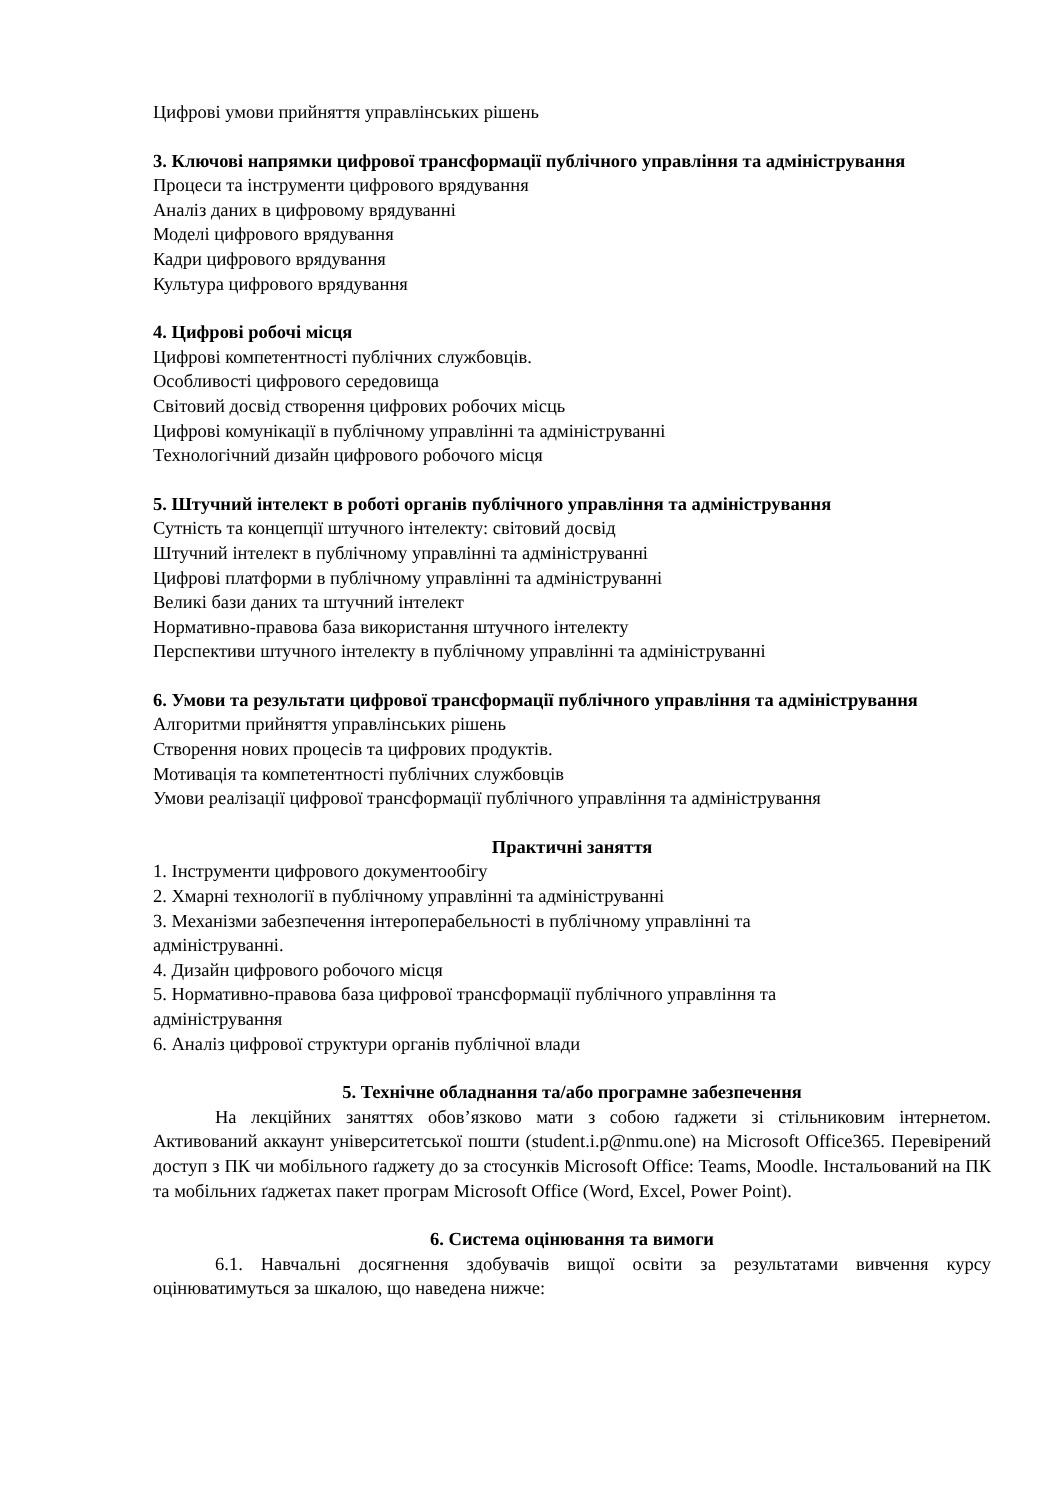Цифрові умови прийняття управлінських рішень
3. Ключові напрямки цифрової трансформації публічного управління та адміністрування
Процеси та інструменти цифрового врядування
Аналіз даних в цифровому врядуванні
Моделі цифрового врядування
Кадри цифрового врядування
Культура цифрового врядування
4. Цифрові робочі місця
Цифрові компетентності публічних службовців.
Особливості цифрового середовища
Світовий досвід створення цифрових робочих місць
Цифрові комунікації в публічному управлінні та адмініструванні
Технологічний дизайн цифрового робочого місця
5. Штучний інтелект в роботі органів публічного управління та адміністрування
Сутність та концепції штучного інтелекту: світовий досвід
Штучний інтелект в публічному управлінні та адмініструванні
Цифрові платформи в публічному управлінні та адмініструванні
Великі бази даних та штучний інтелект
Нормативно-правова база використання штучного інтелекту
Перспективи штучного інтелекту в публічному управлінні та адмініструванні
6. Умови та результати цифрової трансформації публічного управління та адміністрування
Алгоритми прийняття управлінських рішень
Створення нових процесів та цифрових продуктів.
Мотивація та компетентності публічних службовців
Умови реалізації цифрової трансформації публічного управління та адміністрування
Практичні заняття
1. Інструменти цифрового документообігу
2. Хмарні технології в публічному управлінні та адмініструванні
3. Механізми забезпечення інтероперабельності в публічному управлінні та
адмініструванні.
4. Дизайн цифрового робочого місця
5. Нормативно-правова база цифрової трансформації публічного управління та
адміністрування
6. Аналіз цифрової структури органів публічної влади
5. Технічне обладнання та/або програмне забезпечення
На лекційних заняттях обов’язково мати з собою ґаджети зі стільниковим інтернетом. Активований аккаунт університетської пошти (student.i.p@nmu.one) на Microsoft Office365. Перевірений доступ з ПК чи мобільного ґаджету до за стосунків Microsoft Office: Teams, Moodle. Інстальований на ПК та мобільних ґаджетах пакет програм Microsoft Office (Word, Excel, Power Point).
6. Система оцінювання та вимоги
6.1. Навчальні досягнення здобувачів вищої освіти за результатами вивчення курсу оцінюватимуться за шкалою, що наведена нижче: